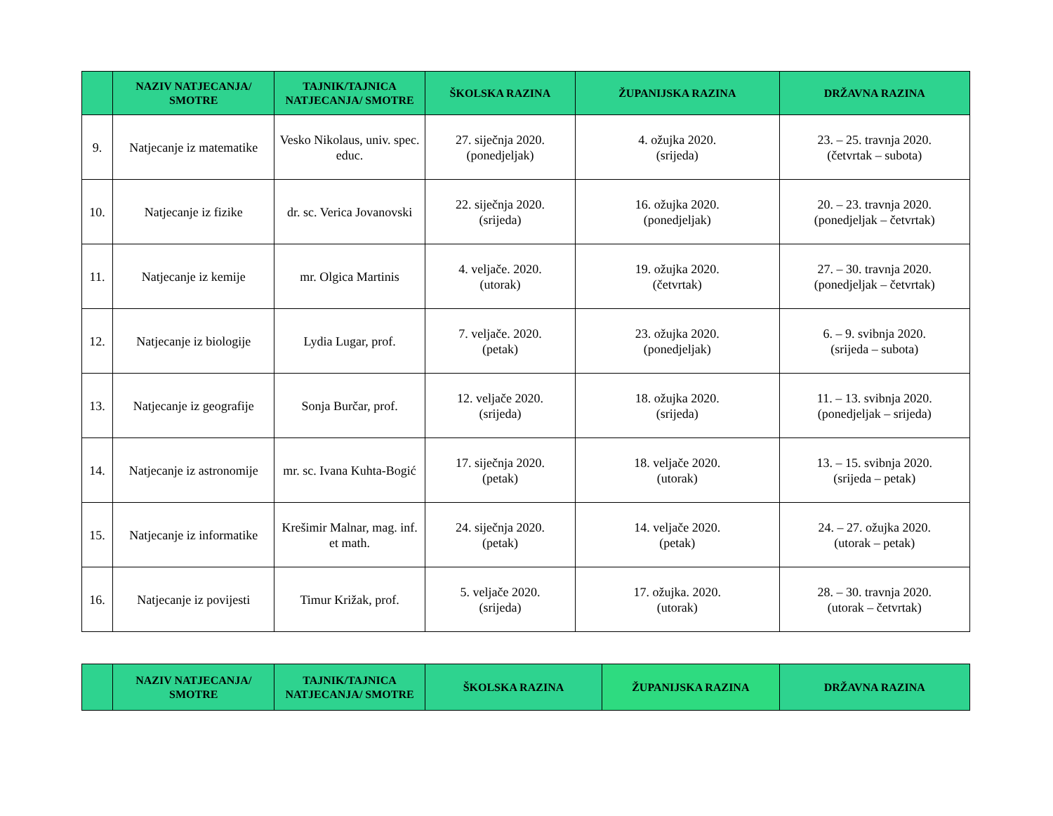| | NAZIV NATJECANJA/ SMOTRE | TAJNIK/TAJNICA NATJECANJA/ SMOTRE | ŠKOLSKA RAZINA | ŽUPANIJSKA RAZINA | DRŽAVNA RAZINA |
| --- | --- | --- | --- | --- | --- |
| 9. | Natjecanje iz matematike | Vesko Nikolaus, univ. spec. educ. | 27. siječnja 2020. (ponedjeljak) | 4. ožujka 2020. (srijeda) | 23. – 25. travnja 2020. (četvrtak – subota) |
| 10. | Natjecanje iz fizike | dr. sc. Verica Jovanovski | 22. siječnja 2020. (srijeda) | 16. ožujka 2020. (ponedjeljak) | 20. – 23. travnja 2020. (ponedjeljak – četvrtak) |
| 11. | Natjecanje iz kemije | mr. Olgica Martinis | 4. veljače. 2020. (utorak) | 19. ožujka 2020. (četvrtak) | 27. – 30. travnja 2020. (ponedjeljak – četvrtak) |
| 12. | Natjecanje iz biologije | Lydia Lugar, prof. | 7. veljače. 2020. (petak) | 23. ožujka 2020. (ponedjeljak) | 6. – 9. svibnja 2020. (srijeda – subota) |
| 13. | Natjecanje iz geografije | Sonja Burčar, prof. | 12. veljače 2020. (srijeda) | 18. ožujka 2020. (srijeda) | 11. – 13. svibnja 2020. (ponedjeljak – srijeda) |
| 14. | Natjecanje iz astronomije | mr. sc. Ivana Kuhta-Bogić | 17. siječnja 2020. (petak) | 18. veljače 2020. (utorak) | 13. – 15. svibnja 2020. (srijeda – petak) |
| 15. | Natjecanje iz informatike | Krešimir Malnar, mag. inf. et math. | 24. siječnja 2020. (petak) | 14. veljače 2020. (petak) | 24. – 27. ožujka 2020. (utorak – petak) |
| 16. | Natjecanje iz povijesti | Timur Križak, prof. | 5. veljače 2020. (srijeda) | 17. ožujka. 2020. (utorak) | 28. – 30. travnja 2020. (utorak – četvrtak) |
| | NAZIV NATJECANJA/ SMOTRE | TAJNIK/TAJNICA NATJECANJA/ SMOTRE | ŠKOLSKA RAZINA | ŽUPANIJSKA RAZINA | DRŽAVNA RAZINA |
| --- | --- | --- | --- | --- | --- |